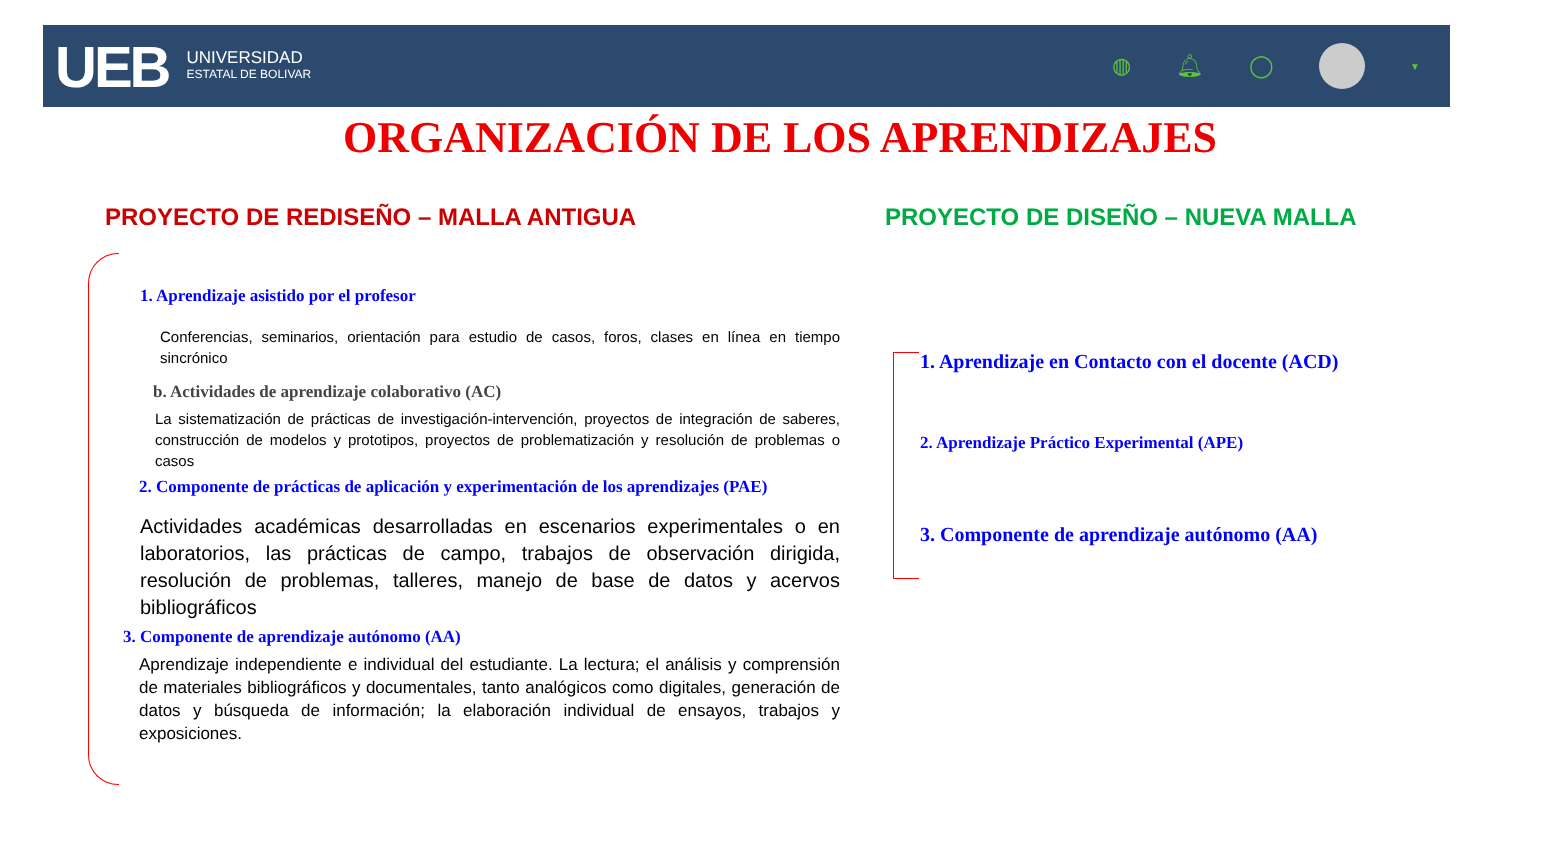UEB
UNIVERSIDAD
ESTATAL DE BOLIVAR
◍ 🔔︎ ◯
▼
ORGANIZACIÓN DE LOS APRENDIZAJES
PROYECTO DE REDISEÑO – MALLA ANTIGUA
PROYECTO DE DISEÑO – NUEVA MALLA
1. Aprendizaje asistido por el profesor
Conferencias, seminarios, orientación para estudio de casos, foros, clases en línea en tiempo sincrónico
b. Actividades de aprendizaje colaborativo (AC)
La sistematización de prácticas de investigación-intervención, proyectos de integración de saberes, construcción de modelos y prototipos, proyectos de problematización y resolución de problemas o casos
2. Componente de prácticas de aplicación y experimentación de los aprendizajes (PAE)
Actividades académicas desarrolladas en escenarios experimentales o en laboratorios, las prácticas de campo, trabajos de observación dirigida, resolución de problemas, talleres, manejo de base de datos y acervos bibliográficos
3. Componente de aprendizaje autónomo (AA)
Aprendizaje independiente e individual del estudiante. La lectura; el análisis y comprensión de materiales bibliográficos y documentales, tanto analógicos como digitales, generación de datos y búsqueda de información; la elaboración individual de ensayos, trabajos y exposiciones.
1. Aprendizaje en Contacto con el docente (ACD)
2. Aprendizaje Práctico Experimental (APE)
3. Componente de aprendizaje autónomo (AA)